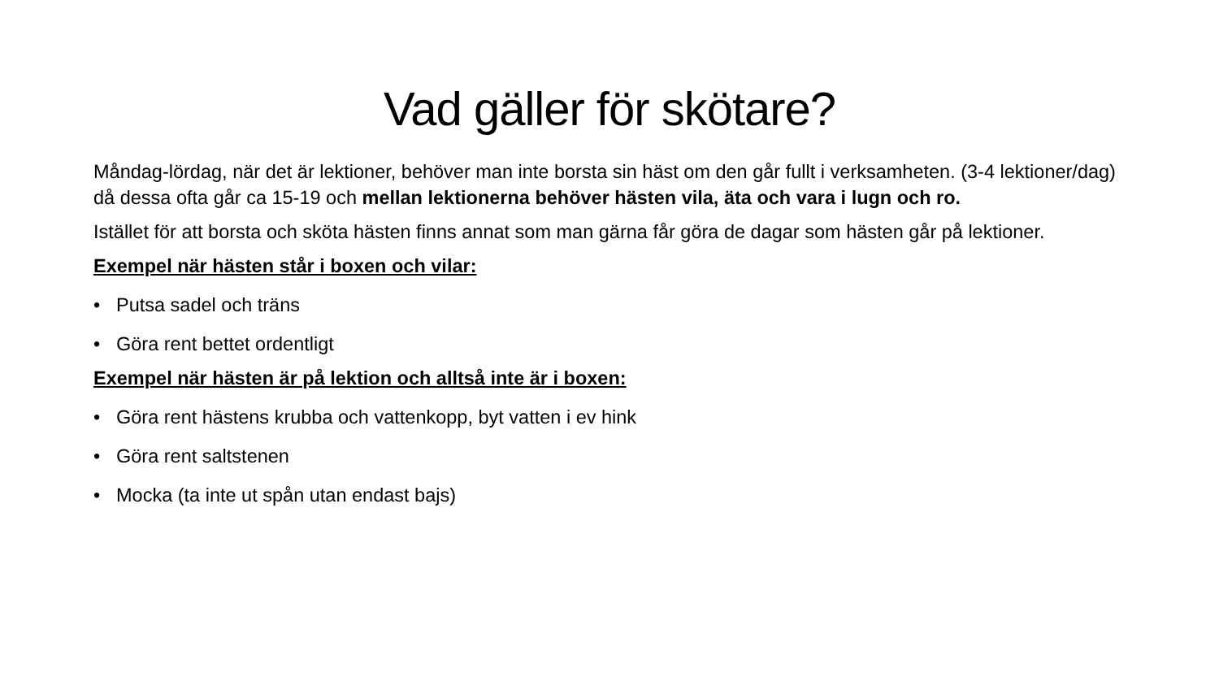Vad gäller för skötare?
Måndag-lördag, när det är lektioner, behöver man inte borsta sin häst om den går fullt i verksamheten. (3-4 lektioner/dag) då dessa ofta går ca 15-19 och mellan lektionerna behöver hästen vila, äta och vara i lugn och ro.
Istället för att borsta och sköta hästen finns annat som man gärna får göra de dagar som hästen går på lektioner.
Exempel när hästen står i boxen och vilar:
• Putsa sadel och träns
• Göra rent bettet ordentligt
Exempel när hästen är på lektion och alltså inte är i boxen:
• Göra rent hästens krubba och vattenkopp, byt vatten i ev hink
• Göra rent saltstenen
• Mocka (ta inte ut spån utan endast bajs)